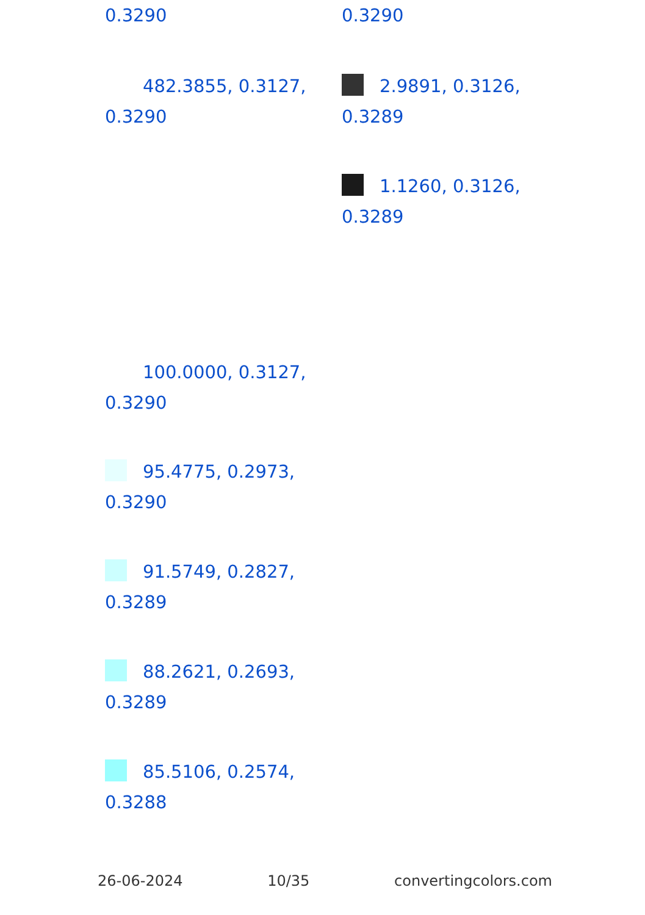0.3290
482.3855, 0.3127, 0.3290
100.0000, 0.3127, 0.3290
95.4775, 0.2973, 0.3290
91.5749, 0.2827, 0.3289
88.2621, 0.2693, 0.3289
85.5106, 0.2574, 0.3288
0.3290
2.9891, 0.3126, 0.3289
1.1260, 0.3126, 0.3289
26-06-2024 10/35 convertingcolors.com